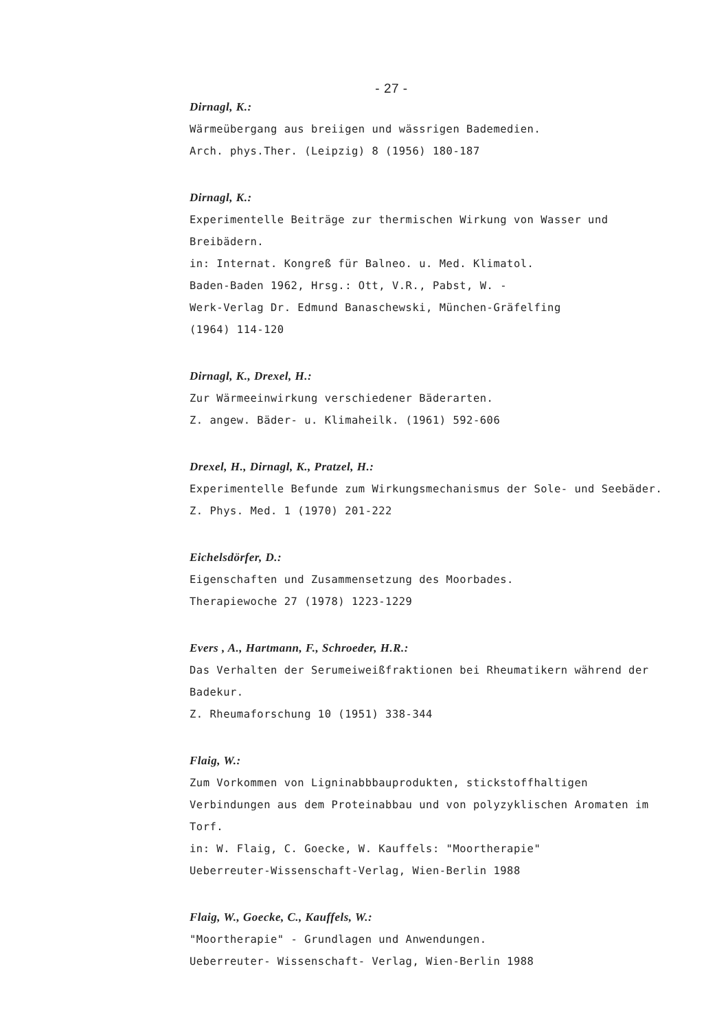- 27 -
Dirnagl, K.:
Wärmeübergang aus breiigen und wässrigen Bademedien.
Arch. phys.Ther. (Leipzig) 8 (1956) 180-187
Dirnagl, K.:
Experimentelle Beiträge zur thermischen Wirkung von Wasser und Breibädern.
in: Internat. Kongreß für Balneo. u. Med. Klimatol.
Baden-Baden 1962, Hrsg.: Ott, V.R., Pabst, W. -
Werk-Verlag Dr. Edmund Banaschewski, München-Gräfelfing
(1964) 114-120
Dirnagl, K., Drexel, H.:
Zur Wärmeeinwirkung verschiedener Bäderarten.
Z. angew. Bäder- u. Klimaheilk. (1961) 592-606
Drexel, H., Dirnagl, K., Pratzel, H.:
Experimentelle Befunde zum Wirkungsmechanismus der Sole- und Seebäder.
Z. Phys. Med. 1 (1970) 201-222
Eichelsdörfer, D.:
Eigenschaften und Zusammensetzung des Moorbades.
Therapiewoche 27 (1978) 1223-1229
Evers , A., Hartmann, F., Schroeder, H.R.:
Das Verhalten der Serumeiweißfraktionen bei Rheumatikern während der Badekur.
Z. Rheumaforschung 10 (1951) 338-344
Flaig, W.:
Zum Vorkommen von Ligninabbbauprodukten, stickstoffhaltigen Verbindungen aus dem Proteinabbau und von polyzyklischen Aromaten im Torf.
in: W. Flaig, C. Goecke, W. Kauffels: "Moortherapie"
Ueberreuter-Wissenschaft-Verlag, Wien-Berlin 1988
Flaig, W., Goecke, C., Kauffels, W.:
"Moortherapie" - Grundlagen und Anwendungen.
Ueberreuter- Wissenschaft- Verlag, Wien-Berlin 1988